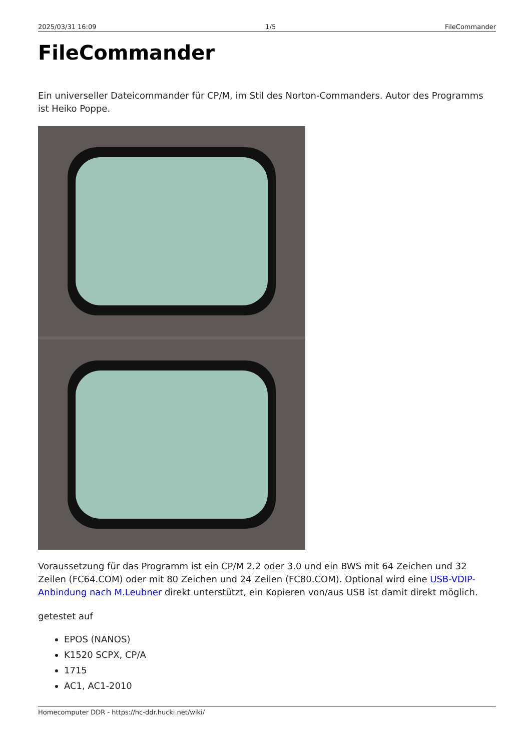2025/03/31 16:09 1/5 FileCommander
FileCommander
Ein universeller Dateicommander für CP/M, im Stil des Norton-Commanders. Autor des Programms ist Heiko Poppe.
Voraussetzung für das Programm ist ein CP/M 2.2 oder 3.0 und ein BWS mit 64 Zeichen und 32 Zeilen (FC64.COM) oder mit 80 Zeichen und 24 Zeilen (FC80.COM). Optional wird eine USB-VDIP-Anbindung nach M.Leubner direkt unterstützt, ein Kopieren von/aus USB ist damit direkt möglich.
getestet auf
EPOS (NANOS)
K1520 SCPX, CP/A
1715
AC1, AC1-2010
Homecomputer DDR - https://hc-ddr.hucki.net/wiki/